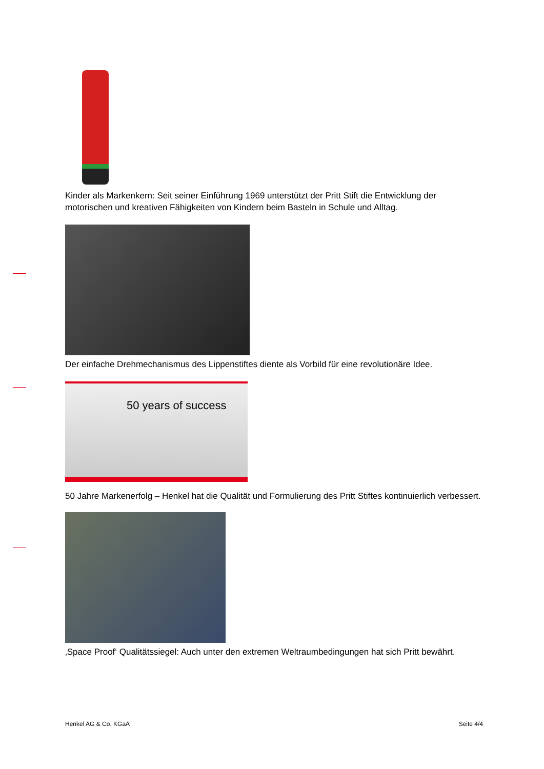Kinder als Markenkern: Seit seiner Einführung 1969 unterstützt der Pritt Stift die Entwicklung der motorischen und kreativen Fähigkeiten von Kindern beim Basteln in Schule und Alltag.
Der einfache Drehmechanismus des Lippenstiftes diente als Vorbild für eine revolutionäre Idee.
50 years of success
50 Jahre Markenerfolg – Henkel hat die Qualität und Formulierung des Pritt Stiftes kontinuierlich verbessert.
‚Space Proof‘ Qualitätssiegel: Auch unter den extremen Weltraumbedingungen hat sich Pritt bewährt.
Henkel AG & Co. KGaA Seite 4/4